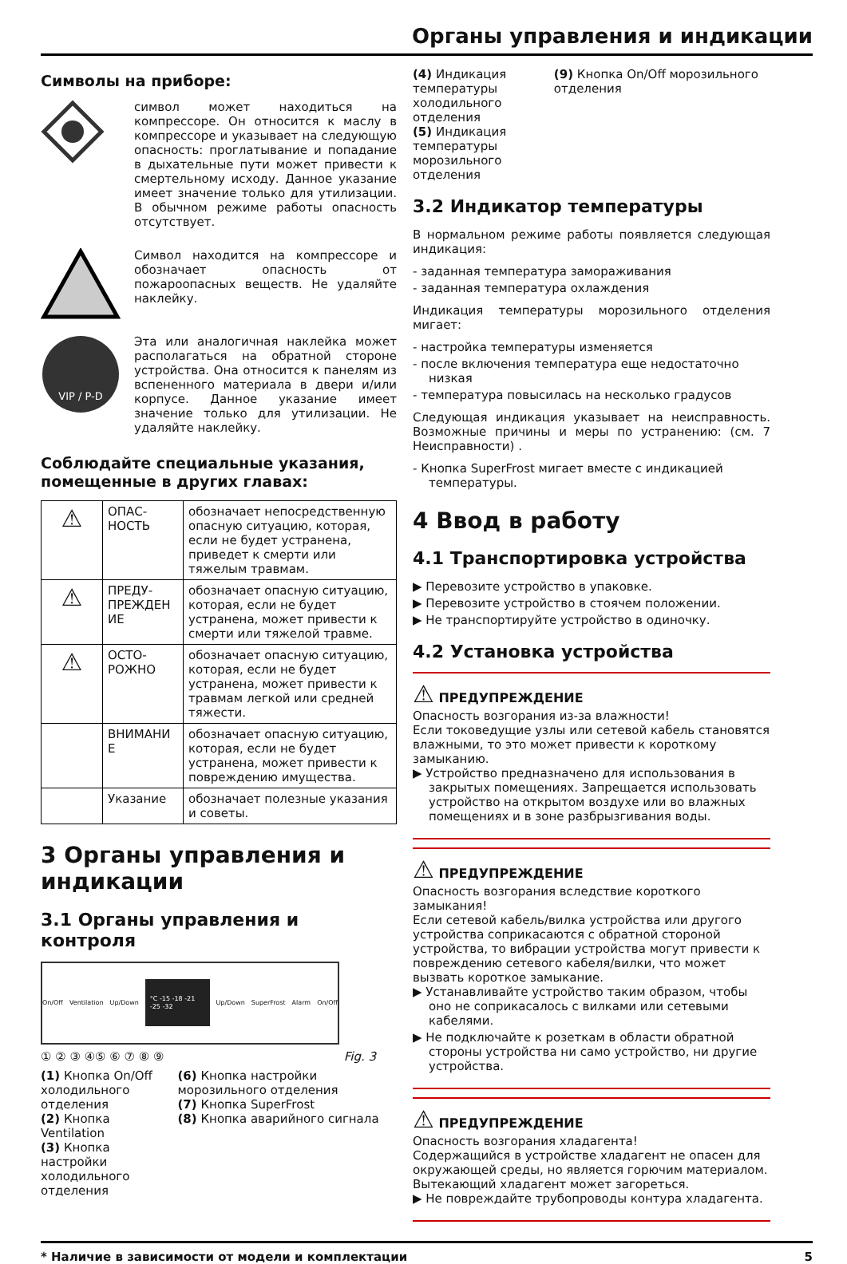Органы управления и индикации
Символы на приборе:
символ может находиться на компрессоре. Он относится к маслу в компрессоре и указывает на следующую опасность: проглатывание и попадание в дыхательные пути может привести к смертельному исходу. Данное указание имеет значение только для утилизации. В обычном режиме работы опасность отсутствует.
Символ находится на компрессоре и обозначает опасность от пожароопасных веществ. Не удаляйте наклейку.
VIP / P-D
Эта или аналогичная наклейка может располагаться на обратной стороне устройства. Она относится к панелям из вспененного материала в двери и/или корпусе. Данное указание имеет значение только для утилизации. Не удаляйте наклейку.
Соблюдайте специальные указания, помещенные в других главах:
| ⚠ | ОПАС-НОСТЬ | обозначает непосредственную опасную ситуацию, которая, если не будет устранена, приведет к смерти или тяжелым травмам. |
| ⚠ | ПРЕДУ-ПРЕЖДЕН ИЕ | обозначает опасную ситуацию, которая, если не будет устранена, может привести к смерти или тяжелой травме. |
| ⚠ | ОСТО-РОЖНО | обозначает опасную ситуацию, которая, если не будет устранена, может привести к травмам легкой или средней тяжести. |
| | ВНИМАНИ Е | обозначает опасную ситуацию, которая, если не будет устранена, может привести к повреждению имущества. |
| | Указание | обозначает полезные указания и советы. |
3 Органы управления и индикации
3.1 Органы управления и контроля
On/Off Ventilation Up/Down °C -15 -18 -21 -25 -32 Up/Down SuperFrost Alarm On/Off
① ② ③ ④⑤ ⑥ ⑦ ⑧ ⑨ Fig. 3
(1) Кнопка On/Off холодильного отделения
(2) Кнопка Ventilation
(3) Кнопка настройки холодильного отделения
(6) Кнопка настройки морозильного отделения
(7) Кнопка SuperFrost
(8) Кнопка аварийного сигнала
(4) Индикация температуры холодильного отделения
(5) Индикация температуры морозильного отделения
(9) Кнопка On/Off морозильного отделения
3.2 Индикатор температуры
В нормальном режиме работы появляется следующая индикация:
- заданная температура замораживания
- заданная температура охлаждения
Индикация температуры морозильного отделения мигает:
- настройка температуры изменяется
- после включения температура еще недостаточно низкая
- температура повысилась на несколько градусов
Следующая индикация указывает на неисправность. Возможные причины и меры по устранению: (см. 7 Неисправности) .
- Кнопка SuperFrost мигает вместе с индикацией температуры.
4 Ввод в работу
4.1 Транспортировка устройства
▶ Перевозите устройство в упаковке.
▶ Перевозите устройство в стоячем положении.
▶ Не транспортируйте устройство в одиночку.
4.2 Установка устройства
⚠ ПРЕДУПРЕЖДЕНИЕ
Опасность возгорания из-за влажности!
Если токоведущие узлы или сетевой кабель становятся влажными, то это может привести к короткому замыканию.
▶ Устройство предназначено для использования в закрытых помещениях. Запрещается использовать устройство на открытом воздухе или во влажных помещениях и в зоне разбрызгивания воды.
⚠ ПРЕДУПРЕЖДЕНИЕ
Опасность возгорания вследствие короткого замыкания!
Если сетевой кабель/вилка устройства или другого устройства соприкасаются с обратной стороной устройства, то вибрации устройства могут привести к повреждению сетевого кабеля/вилки, что может вызвать короткое замыкание.
▶ Устанавливайте устройство таким образом, чтобы оно не соприкасалось с вилками или сетевыми кабелями.
▶ Не подключайте к розеткам в области обратной стороны устройства ни само устройство, ни другие устройства.
⚠ ПРЕДУПРЕЖДЕНИЕ
Опасность возгорания хладагента!
Содержащийся в устройстве хладагент не опасен для окружающей среды, но является горючим материалом. Вытекающий хладагент может загореться.
▶ Не повреждайте трубопроводы контура хладагента.
* Наличие в зависимости от модели и комплектации 5